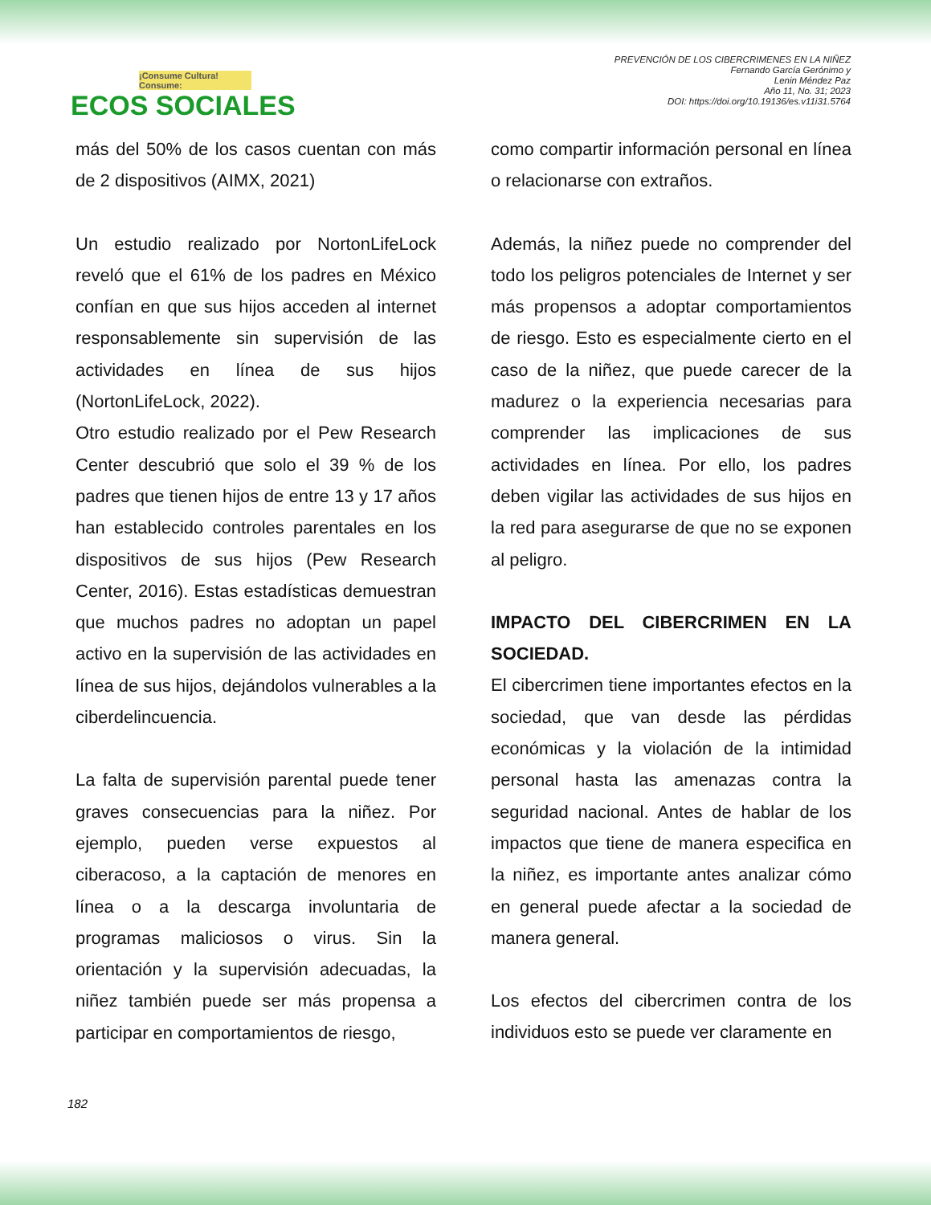¡Consume Cultura! Consume:
ECOS SOCIALES
PREVENCIÓN DE LOS CIBERCRIMENES EN LA NIÑEZ
Fernando García Gerónimo y
Lenin Méndez Paz
Año 11, No. 31; 2023
DOI: https://doi.org/10.19136/es.v11i31.5764
más del 50% de los casos cuentan con más de 2 dispositivos (AIMX, 2021)
Un estudio realizado por NortonLifeLock reveló que el 61% de los padres en México confían en que sus hijos acceden al internet responsablemente sin supervisión de las actividades en línea de sus hijos (NortonLifeLock, 2022).
Otro estudio realizado por el Pew Research Center descubrió que solo el 39 % de los padres que tienen hijos de entre 13 y 17 años han establecido controles parentales en los dispositivos de sus hijos (Pew Research Center, 2016). Estas estadísticas demuestran que muchos padres no adoptan un papel activo en la supervisión de las actividades en línea de sus hijos, dejándolos vulnerables a la ciberdelincuencia.
La falta de supervisión parental puede tener graves consecuencias para la niñez. Por ejemplo, pueden verse expuestos al ciberacoso, a la captación de menores en línea o a la descarga involuntaria de programas maliciosos o virus. Sin la orientación y la supervisión adecuadas, la niñez también puede ser más propensa a participar en comportamientos de riesgo,
como compartir información personal en línea o relacionarse con extraños.
Además, la niñez puede no comprender del todo los peligros potenciales de Internet y ser más propensos a adoptar comportamientos de riesgo. Esto es especialmente cierto en el caso de la niñez, que puede carecer de la madurez o la experiencia necesarias para comprender las implicaciones de sus actividades en línea. Por ello, los padres deben vigilar las actividades de sus hijos en la red para asegurarse de que no se exponen al peligro.
IMPACTO DEL CIBERCRIMEN EN LA SOCIEDAD.
El cibercrimen tiene importantes efectos en la sociedad, que van desde las pérdidas económicas y la violación de la intimidad personal hasta las amenazas contra la seguridad nacional. Antes de hablar de los impactos que tiene de manera especifica en la niñez, es importante antes analizar cómo en general puede afectar a la sociedad de manera general.
Los efectos del cibercrimen contra de los individuos esto se puede ver claramente en
182